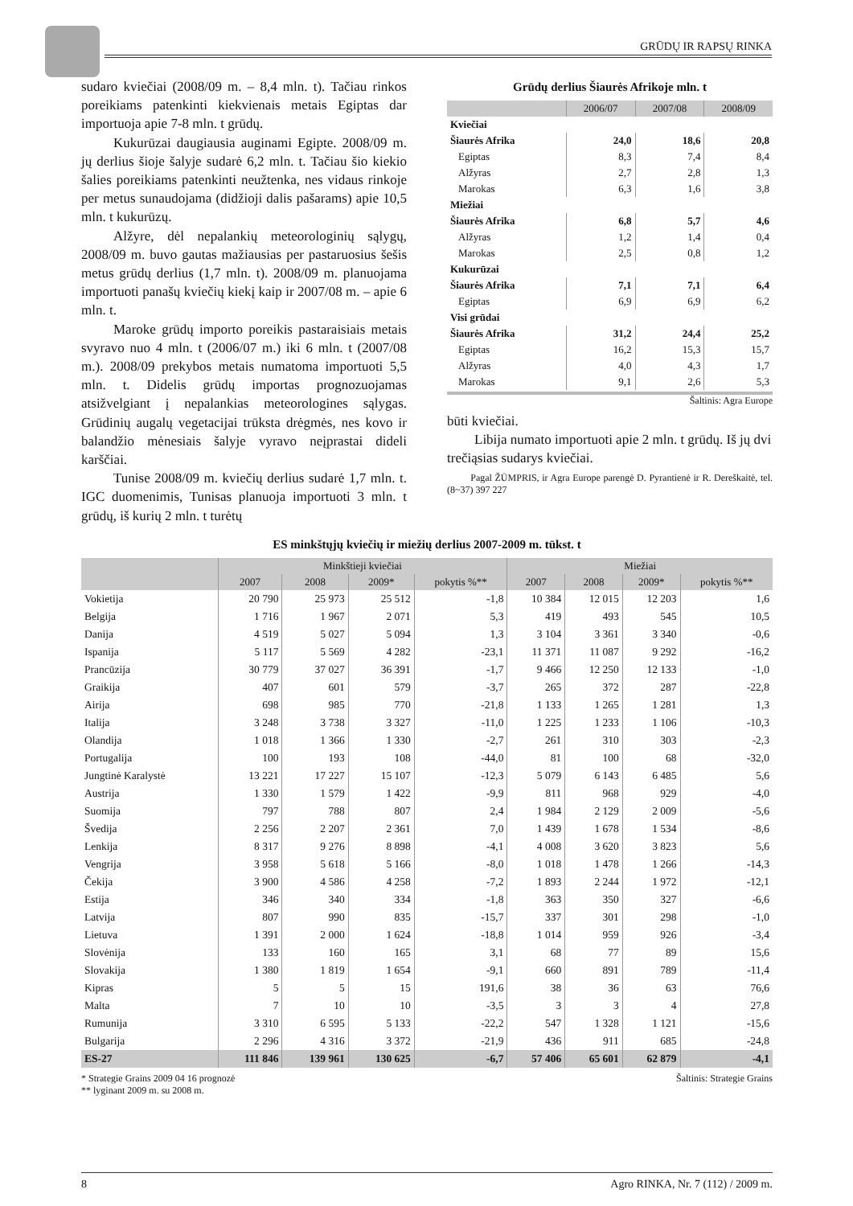GRŪDŲ IR RAPSŲ RINKA
sudaro kviečiai (2008/09 m. – 8,4 mln. t). Tačiau rinkos poreikiams patenkinti kiekvienais metais Egiptas dar importuoja apie 7-8 mln. t grūdų.
Kukurūzai daugiausia auginami Egipte. 2008/09 m. jų derlius šioje šalyje sudarė 6,2 mln. t. Tačiau šio kiekio šalies poreikiams patenkinti neužtenka, nes vidaus rinkoje per metus sunaudojama (didžioji dalis pašarams) apie 10,5 mln. t kukurūzų.
Alžyre, dėl nepalankių meteorologinių sąlygų, 2008/09 m. buvo gautas mažiausias per pastaruosius šešis metus grūdų derlius (1,7 mln. t). 2008/09 m. planuojama importuoti panašų kviečių kiekį kaip ir 2007/08 m. – apie 6 mln. t.
Maroke grūdų importo poreikis pastaraisiais metais svyravo nuo 4 mln. t (2006/07 m.) iki 6 mln. t (2007/08 m.). 2008/09 prekybos metais numatoma importuoti 5,5 mln. t. Didelis grūdų importas prognozuojamas atsižvelgiant į nepalankias meteorologines sąlygas. Grūdinių augalų vegetacijai trūksta drėgmės, nes kovo ir balandžio mėnesiais šalyje vyravo neįprastai dideli karščiai.
Tunise 2008/09 m. kviečių derlius sudarė 1,7 mln. t. IGC duomenimis, Tunisas planuoja importuoti 3 mln. t grūdų, iš kurių 2 mln. t turėtų
Grūdų derlius Šiaurės Afrikoje mln. t
| | 2006/07 | 2007/08 | 2008/09 |
| --- | --- | --- | --- |
| Kviečiai | | | |
| Šiaurės Afrika | 24,0 | 18,6 | 20,8 |
| Egiptas | 8,3 | 7,4 | 8,4 |
| Alžyras | 2,7 | 2,8 | 1,3 |
| Marokas | 6,3 | 1,6 | 3,8 |
| Miežiai | | | |
| Šiaurės Afrika | 6,8 | 5,7 | 4,6 |
| Alžyras | 1,2 | 1,4 | 0,4 |
| Marokas | 2,5 | 0,8 | 1,2 |
| Kukurūzai | | | |
| Šiaurės Afrika | 7,1 | 7,1 | 6,4 |
| Egiptas | 6,9 | 6,9 | 6,2 |
| Visi grūdai | | | |
| Šiaurės Afrika | 31,2 | 24,4 | 25,2 |
| Egiptas | 16,2 | 15,3 | 15,7 |
| Alžyras | 4,0 | 4,3 | 1,7 |
| Marokas | 9,1 | 2,6 | 5,3 |
Šaltinis: Agra Europe
būti kviečiai.
Libija numato importuoti apie 2 mln. t grūdų. Iš jų dvi trečiąsias sudarys kviečiai.
Pagal ŽŪMPRIS, ir Agra Europe parengė D. Pyrantienė ir R. Dereškaitė, tel. (8~37) 397 227
ES minkštųjų kviečių ir miežių derlius 2007-2009 m. tūkst. t
| | Minkštieji kviečiai | | | | Miežiai | | | |
| --- | --- | --- | --- | --- | --- | --- | --- | --- |
| | 2007 | 2008 | 2009* | pokytis %** | 2007 | 2008 | 2009* | pokytis %** |
| Vokietija | 20 790 | 25 973 | 25 512 | -1,8 | 10 384 | 12 015 | 12 203 | 1,6 |
| Belgija | 1 716 | 1 967 | 2 071 | 5,3 | 419 | 493 | 545 | 10,5 |
| Danija | 4 519 | 5 027 | 5 094 | 1,3 | 3 104 | 3 361 | 3 340 | -0,6 |
| Ispanija | 5 117 | 5 569 | 4 282 | -23,1 | 11 371 | 11 087 | 9 292 | -16,2 |
| Prancūzija | 30 779 | 37 027 | 36 391 | -1,7 | 9 466 | 12 250 | 12 133 | -1,0 |
| Graikija | 407 | 601 | 579 | -3,7 | 265 | 372 | 287 | -22,8 |
| Airija | 698 | 985 | 770 | -21,8 | 1 133 | 1 265 | 1 281 | 1,3 |
| Italija | 3 248 | 3 738 | 3 327 | -11,0 | 1 225 | 1 233 | 1 106 | -10,3 |
| Olandija | 1 018 | 1 366 | 1 330 | -2,7 | 261 | 310 | 303 | -2,3 |
| Portugalija | 100 | 193 | 108 | -44,0 | 81 | 100 | 68 | -32,0 |
| Jungtinė Karalystė | 13 221 | 17 227 | 15 107 | -12,3 | 5 079 | 6 143 | 6 485 | 5,6 |
| Austrija | 1 330 | 1 579 | 1 422 | -9,9 | 811 | 968 | 929 | -4,0 |
| Suomija | 797 | 788 | 807 | 2,4 | 1 984 | 2 129 | 2 009 | -5,6 |
| Švedija | 2 256 | 2 207 | 2 361 | 7,0 | 1 439 | 1 678 | 1 534 | -8,6 |
| Lenkija | 8 317 | 9 276 | 8 898 | -4,1 | 4 008 | 3 620 | 3 823 | 5,6 |
| Vengrija | 3 958 | 5 618 | 5 166 | -8,0 | 1 018 | 1 478 | 1 266 | -14,3 |
| Čekija | 3 900 | 4 586 | 4 258 | -7,2 | 1 893 | 2 244 | 1 972 | -12,1 |
| Estija | 346 | 340 | 334 | -1,8 | 363 | 350 | 327 | -6,6 |
| Latvija | 807 | 990 | 835 | -15,7 | 337 | 301 | 298 | -1,0 |
| Lietuva | 1 391 | 2 000 | 1 624 | -18,8 | 1 014 | 959 | 926 | -3,4 |
| Slovėnija | 133 | 160 | 165 | 3,1 | 68 | 77 | 89 | 15,6 |
| Slovakija | 1 380 | 1 819 | 1 654 | -9,1 | 660 | 891 | 789 | -11,4 |
| Kipras | 5 | 5 | 15 | 191,6 | 38 | 36 | 63 | 76,6 |
| Malta | 7 | 10 | 10 | -3,5 | 3 | 3 | 4 | 27,8 |
| Rumunija | 3 310 | 6 595 | 5 133 | -22,2 | 547 | 1 328 | 1 121 | -15,6 |
| Bulgarija | 2 296 | 4 316 | 3 372 | -21,9 | 436 | 911 | 685 | -24,8 |
| ES-27 | 111 846 | 139 961 | 130 625 | -6,7 | 57 406 | 65 601 | 62 879 | -4,1 |
* Strategie Grains 2009 04 16 prognozė
** lyginant 2009 m. su 2008 m.
Šaltinis: Strategie Grains
8 Agro RINKA, Nr. 7 (112) / 2009 m.